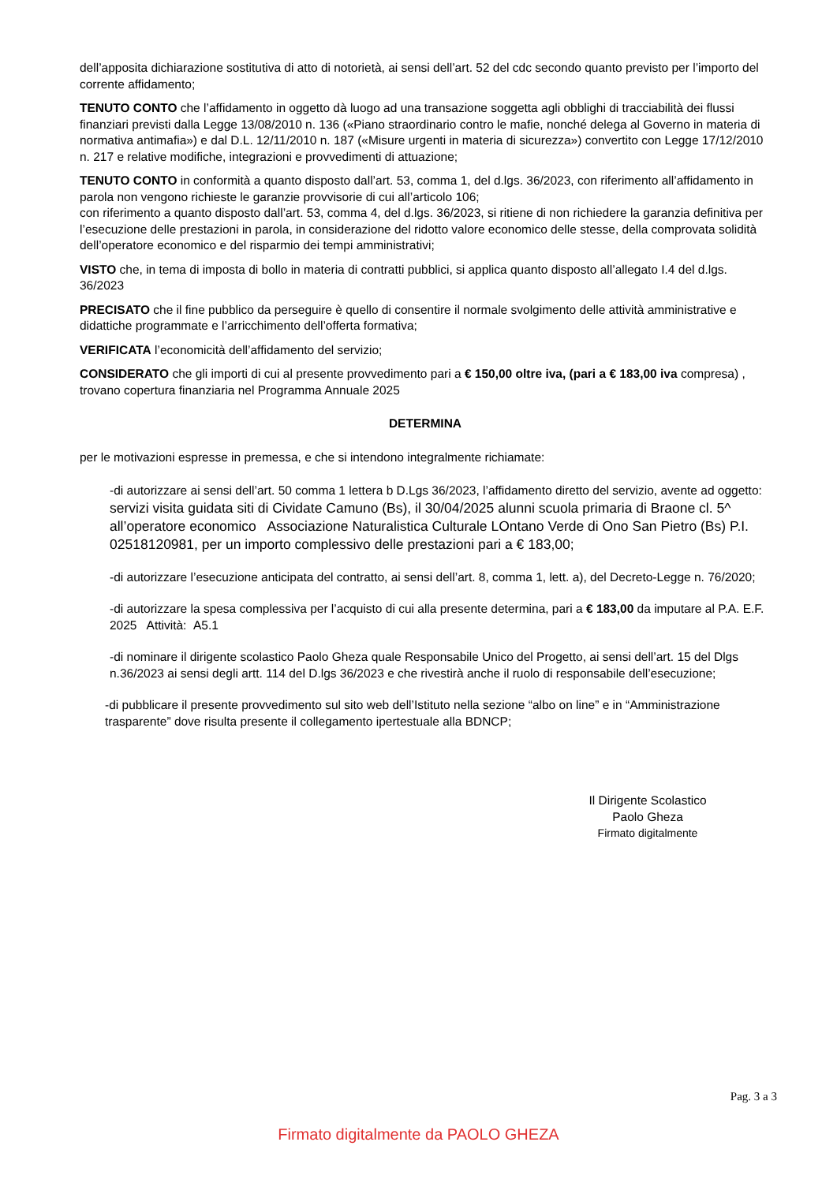dell’apposita dichiarazione sostitutiva di atto di notorietà, ai sensi dell’art. 52 del cdc secondo quanto previsto per l’importo del corrente affidamento;
TENUTO CONTO che l’affidamento in oggetto dà luogo ad una transazione soggetta agli obblighi di tracciabilità dei flussi finanziari previsti dalla Legge 13/08/2010 n. 136 («Piano straordinario contro le mafie, nonché delega al Governo in materia di normativa antimafia») e dal D.L. 12/11/2010 n. 187 («Misure urgenti in materia di sicurezza») convertito con Legge 17/12/2010 n. 217 e relative modifiche, integrazioni e provvedimenti di attuazione;
TENUTO CONTO in conformità a quanto disposto dall’art. 53, comma 1, del d.lgs. 36/2023, con riferimento all’affidamento in parola non vengono richieste le garanzie provvisorie di cui all’articolo 106;
con riferimento a quanto disposto dall’art. 53, comma 4, del d.lgs. 36/2023, si ritiene di non richiedere la garanzia definitiva per l’esecuzione delle prestazioni in parola, in considerazione del ridotto valore economico delle stesse, della comprovata solidità dell’operatore economico e del risparmio dei tempi amministrativi;
VISTO che, in tema di imposta di bollo in materia di contratti pubblici, si applica quanto disposto all’allegato I.4 del d.lgs. 36/2023
PRECISATO che il fine pubblico da perseguire è quello di consentire il normale svolgimento delle attività amministrative e didattiche programmate e l’arricchimento dell’offerta formativa;
VERIFICATA l’economicità dell’affidamento del servizio;
CONSIDERATO che gli importi di cui al presente provvedimento pari a € 150,00 oltre iva, (pari a € 183,00 iva compresa) , trovano copertura finanziaria nel Programma Annuale 2025
DETERMINA
per le motivazioni espresse in premessa, e che si intendono integralmente richiamate:
-di autorizzare ai sensi dell’art. 50 comma 1 lettera b D.Lgs 36/2023, l’affidamento diretto del servizio, avente ad oggetto: servizi visita guidata siti di Cividate Camuno (Bs), il 30/04/2025 alunni scuola primaria di Braone cl. 5^
all’operatore economico Associazione Naturalistica Culturale LOntano Verde di Ono San Pietro (Bs) P.I. 02518120981, per un importo complessivo delle prestazioni pari a € 183,00;
-di autorizzare l’esecuzione anticipata del contratto, ai sensi dell’art. 8, comma 1, lett. a), del Decreto-Legge n. 76/2020;
-di autorizzare la spesa complessiva per l’acquisto di cui alla presente determina, pari a € 183,00 da imputare al P.A. E.F. 2025 Attività: A5.1
-di nominare il dirigente scolastico Paolo Gheza quale Responsabile Unico del Progetto, ai sensi dell’art. 15 del Dlgs n.36/2023 ai sensi degli artt. 114 del D.lgs 36/2023 e che rivestirà anche il ruolo di responsabile dell’esecuzione;
-di pubblicare il presente provvedimento sul sito web dell’Istituto nella sezione “albo on line” e in “Amministrazione trasparente” dove risulta presente il collegamento ipertestuale alla BDNCP;
Il Dirigente Scolastico
Paolo Gheza
Firmato digitalmente
Pag. 3 a 3
Firmato digitalmente da PAOLO GHEZA